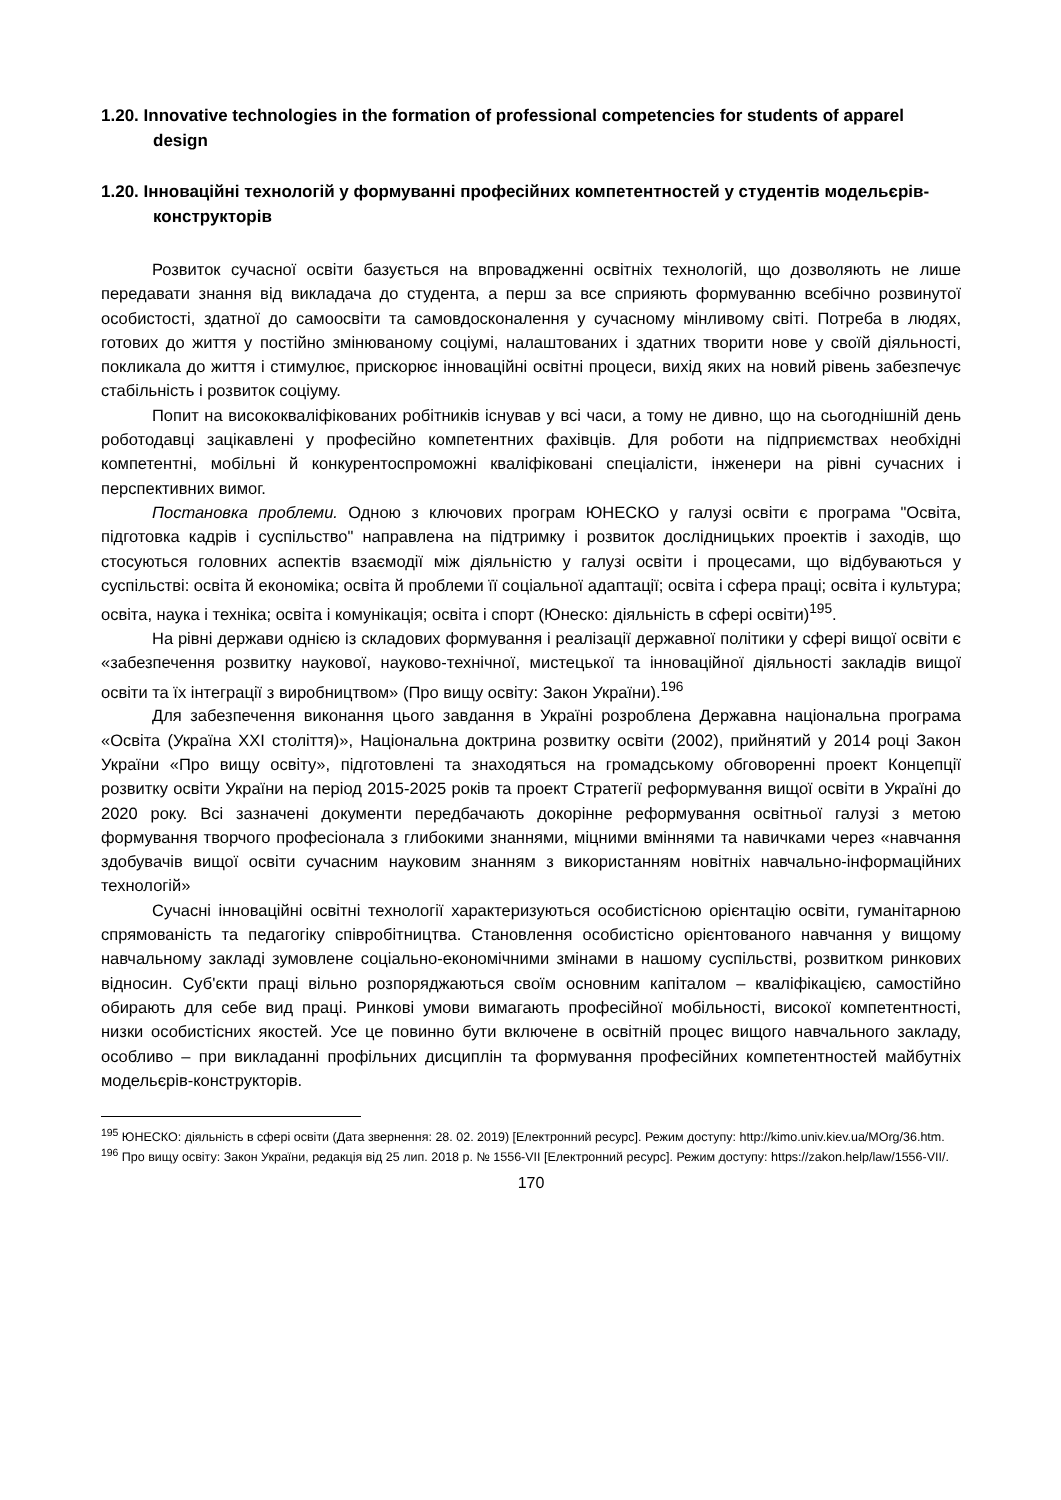1.20. Innovative technologies in the formation of professional competencies for students of apparel design
1.20. Інноваційні технологій у формуванні професійних компетентностей у студентів модельєрів-конструкторів
Розвиток сучасної освіти базується на впровадженні освітніх технологій, що дозволяють не лише передавати знання від викладача до студента, а перш за все сприяють формуванню всебічно розвинутої особистості, здатної до самоосвіти та самовдосконалення у сучасному мінливому світі. Потреба в людях, готових до життя у постійно змінюваному соціумі, налаштованих і здатних творити нове у своїй діяльності, покликала до життя і стимулює, прискорює інноваційні освітні процеси, вихід яких на новий рівень забезпечує стабільність і розвиток соціуму.
Попит на висококваліфікованих робітників існував у всі часи, а тому не дивно, що на сьогоднішній день роботодавці зацікавлені у професійно компетентних фахівців. Для роботи на підприємствах необхідні компетентні, мобільні й конкурентоспроможні кваліфіковані спеціалісти, інженери на рівні сучасних і перспективних вимог.
Постановка проблеми. Одною з ключових програм ЮНЕСКО у галузі освіти є програма "Освіта, підготовка кадрів і суспільство" направлена на підтримку і розвиток дослідницьких проектів і заходів, що стосуються головних аспектів взаємодії між діяльністю у галузі освіти і процесами, що відбуваються у суспільстві: освіта й економіка; освіта й проблеми її соціальної адаптації; освіта і сфера праці; освіта і культура; освіта, наука і техніка; освіта і комунікація; освіта і спорт (Юнеско: діяльність в сфері освіти)<sup>195</sup>.
На рівні держави однією із складових формування і реалізації державної політики у сфері вищої освіти є «забезпечення розвитку наукової, науково-технічної, мистецької та інноваційної діяльності закладів вищої освіти та їх інтеграції з виробництвом» (Про вищу освіту: Закон України).<sup>196</sup>
Для забезпечення виконання цього завдання в Україні розроблена Державна національна програма «Освіта (Україна XXI століття)», Національна доктрина розвитку освіти (2002), прийнятий у 2014 році Закон України «Про вищу освіту», підготовлені та знаходяться на громадському обговоренні проект Концепції розвитку освіти України на період 2015-2025 років та проект Стратегії реформування вищої освіти в Україні до 2020 року. Всі зазначені документи передбачають докорінне реформування освітньої галузі з метою формування творчого професіонала з глибокими знаннями, міцними вміннями та навичками через «навчання здобувачів вищої освіти сучасним науковим знанням з використанням новітніх навчально-інформаційних технологій»
Сучасні інноваційні освітні технології характеризуються особистісною орієнтацію освіти, гуманітарною спрямованість та педагогіку співробітництва. Становлення особистісно орієнтованого навчання у вищому навчальному закладі зумовлене соціально-економічними змінами в нашому суспільстві, розвитком ринкових відносин. Суб'єкти праці вільно розпоряджаються своїм основним капіталом – кваліфікацією, самостійно обирають для себе вид праці. Ринкові умови вимагають професійної мобільності, високої компетентності, низки особистісних якостей. Усе це повинно бути включене в освітній процес вищого навчального закладу, особливо – при викладанні профільних дисциплін та формування професійних компетентностей майбутніх модельєрів-конструкторів.
<sup>195</sup> ЮНЕСКО: діяльність в сфері освіти (Дата звернення: 28. 02. 2019) [Електронний ресурс]. Режим доступу: http://kimo.univ.kiev.ua/MOrg/36.htm.
<sup>196</sup> Про вищу освіту: Закон України, редакція від 25 лип. 2018 р. № 1556-VII [Електронний ресурс]. Режим доступу: https://zakon.help/law/1556-VII/.
170